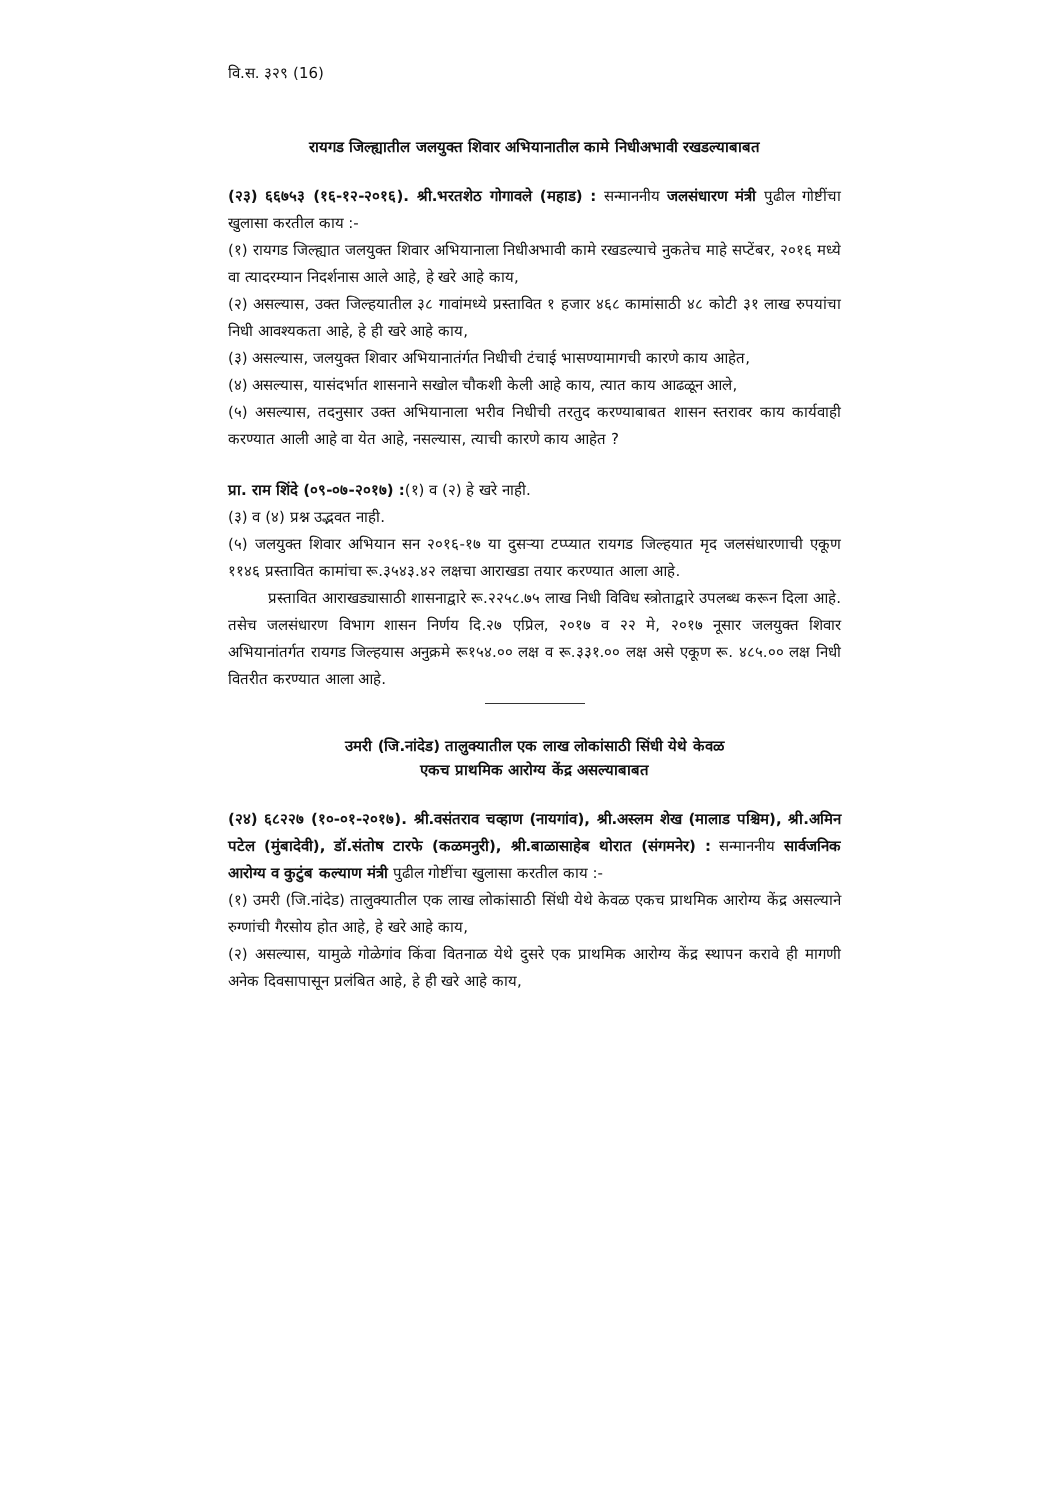वि.स. ३२९ (16)
रायगड जिल्ह्यातील जलयुक्त शिवार अभियानातील कामे निधीअभावी रखडल्याबाबत
(२३) ६६७५३ (१६-१२-२०१६). श्री.भरतशेठ गोगावले (महाड) : सन्माननीय जलसंधारण मंत्री पुढील गोष्टींचा खुलासा करतील काय :-
(१) रायगड जिल्ह्यात जलयुक्त शिवार अभियानाला निधीअभावी कामे रखडल्याचे नुकतेच माहे सप्टेंबर, २०१६ मध्ये वा त्यादरम्यान निदर्शनास आले आहे, हे खरे आहे काय,
(२) असल्यास, उक्त जिल्हयातील ३८ गावांमध्ये प्रस्तावित १ हजार ४६८ कामांसाठी ४८ कोटी ३१ लाख रुपयांचा निधी आवश्यकता आहे, हे ही खरे आहे काय,
(३) असल्यास, जलयुक्त शिवार अभियानातंर्गत निधीची टंचाई भासण्यामागची कारणे काय आहेत,
(४) असल्यास, यासंदर्भात शासनाने सखोल चौकशी केली आहे काय, त्यात काय आढळून आले,
(५) असल्यास, तदनुसार उक्त अभियानाला भरीव निधीची तरतुद करण्याबाबत शासन स्तरावर काय कार्यवाही करण्यात आली आहे वा येत आहे, नसल्यास, त्याची कारणे काय आहेत ?
प्रा. राम शिंदे (०९-०७-२०१७) :(१) व (२) हे खरे नाही.
(३) व (४) प्रश्न उद्भवत नाही.
(५) जलयुक्त शिवार अभियान सन २०१६-१७ या दुसऱ्या टप्प्यात रायगड जिल्हयात मृद जलसंधारणाची एकूण ११४६ प्रस्तावित कामांचा रू.३५४३.४२ लक्षचा आराखडा तयार करण्यात आला आहे.
प्रस्तावित आराखड्यासाठी शासनाद्वारे रू.२२५८.७५ लाख निधी विविध स्त्रोताद्वारे उपलब्ध करून दिला आहे. तसेच जलसंधारण विभाग शासन निर्णय दि.२७ एप्रिल, २०१७ व २२ मे, २०१७ नूसार जलयुक्त शिवार अभियानांतर्गत रायगड जिल्हयास अनुक्रमे रू१५४.०० लक्ष व रू.३३१.०० लक्ष असे एकूण रू. ४८५.०० लक्ष निधी वितरीत करण्यात आला आहे.
उमरी (जि.नांदेड) तालुक्यातील एक लाख लोकांसाठी सिंधी येथे केवळ
एकच प्राथमिक आरोग्य केंद्र असल्याबाबत
(२४) ६८२२७ (१०-०१-२०१७). श्री.वसंतराव चव्हाण (नायगांव), श्री.अस्लम शेख (मालाड पश्चिम), श्री.अमिन पटेल (मुंबादेवी), डॉ.संतोष टारफे (कळमनुरी), श्री.बाळासाहेब थोरात (संगमनेर) : सन्माननीय सार्वजनिक आरोग्य व कुटुंब कल्याण मंत्री पुढील गोष्टींचा खुलासा करतील काय :-
(१) उमरी (जि.नांदेड) तालुक्यातील एक लाख लोकांसाठी सिंधी येथे केवळ एकच प्राथमिक आरोग्य केंद्र असल्याने रुग्णांची गैरसोय होत आहे, हे खरे आहे काय,
(२) असल्यास, यामुळे गोळेगांव किंवा वितनाळ येथे दुसरे एक प्राथमिक आरोग्य केंद्र स्थापन करावे ही मागणी अनेक दिवसापासून प्रलंबित आहे, हे ही खरे आहे काय,